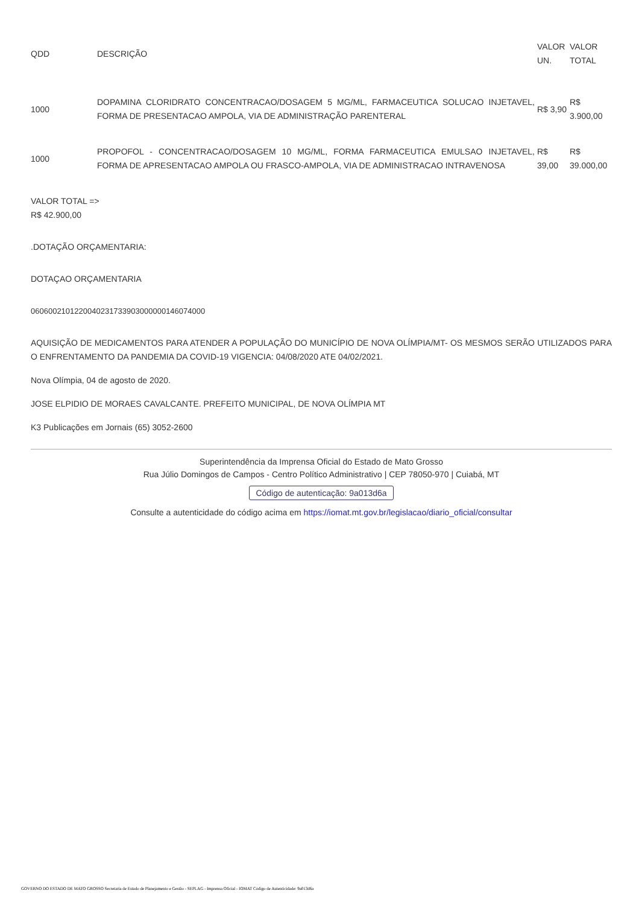| QDD | DESCRIÇÃO | VALOR UN. | VALOR TOTAL |
| --- | --- | --- | --- |
| 1000 | DOPAMINA CLORIDRATO CONCENTRACAO/DOSAGEM 5 MG/ML, FARMACEUTICA SOLUCAO INJETAVEL, FORMA DE PRESENTACAO AMPOLA, VIA DE ADMINISTRAÇÃO PARENTERAL | R$ 3,90 | R$ 3.900,00 |
| 1000 | PROPOFOL - CONCENTRACAO/DOSAGEM 10 MG/ML, FORMA FARMACEUTICA EMULSAO INJETAVEL, FORMA DE APRESENTACAO AMPOLA OU FRASCO-AMPOLA, VIA DE ADMINISTRACAO INTRAVENOSA | R$ 39,00 | R$ 39.000,00 |
VALOR TOTAL => R$ 42.900,00
.DOTAÇÃO ORÇAMENTARIA:
DOTAÇAO ORÇAMENTARIA
06060021012200402317339030000001460740​00
AQUISIÇÃO DE MEDICAMENTOS PARA ATENDER A POPULAÇÃO DO MUNICÍPIO DE NOVA OLÍMPIA/MT- OS MESMOS SERÃO UTILIZADOS PARA O ENFRENTAMENTO DA PANDEMIA DA COVID-19 VIGENCIA: 04/08/2020 ATE 04/02/2021.
Nova Olímpia, 04 de agosto de 2020.
JOSE ELPIDIO DE MORAES CAVALCANTE. PREFEITO MUNICIPAL, DE NOVA OLÍMPIA MT
K3 Publicações em Jornais (65) 3052-2600
Superintendência da Imprensa Oficial do Estado de Mato Grosso
Rua Júlio Domingos de Campos - Centro Político Administrativo | CEP 78050-970 | Cuiabá, MT
Código de autenticação: 9a013d6a
Consulte a autenticidade do código acima em https://iomat.mt.gov.br/legislacao/diario_oficial/consultar
GOVERNO DO ESTADO DE MATO GROSSO Secretaria de Estado de Planejamento e Gestão - SEPLAG - Imprensa Oficial - IOMAT Código de Autenticidade: 9a013d6a